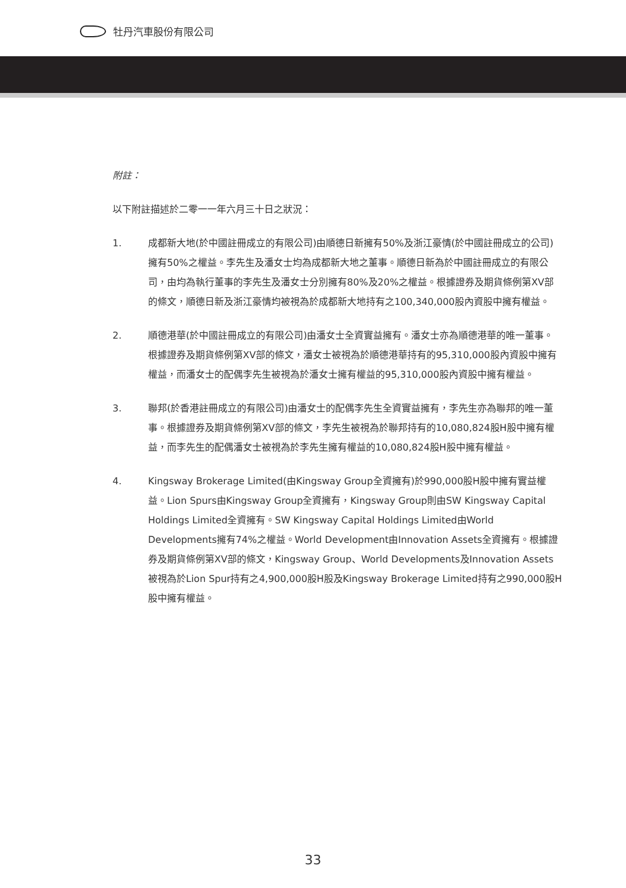牡丹汽車股份有限公司
附註：
以下附註描述於二零一一年六月三十日之狀況：
1. 成都新大地(於中國註冊成立的有限公司)由順德日新擁有50%及浙江豪情(於中國註冊成立的公司)擁有50%之權益。李先生及潘女士均為成都新大地之董事。順德日新為於中國註冊成立的有限公司，由均為執行董事的李先生及潘女士分別擁有80%及20%之權益。根據證券及期貨條例第XV部的條文，順德日新及浙江豪情均被視為於成都新大地持有之100,340,000股內資股中擁有權益。
2. 順德港華(於中國註冊成立的有限公司)由潘女士全資實益擁有。潘女士亦為順德港華的唯一董事。根據證券及期貨條例第XV部的條文，潘女士被視為於順德港華持有的95,310,000股內資股中擁有權益，而潘女士的配偶李先生被視為於潘女士擁有權益的95,310,000股內資股中擁有權益。
3. 聯邦(於香港註冊成立的有限公司)由潘女士的配偶李先生全資實益擁有，李先生亦為聯邦的唯一董事。根據證券及期貨條例第XV部的條文，李先生被視為於聯邦持有的10,080,824股H股中擁有權益，而李先生的配偶潘女士被視為於李先生擁有權益的10,080,824股H股中擁有權益。
4. Kingsway Brokerage Limited(由Kingsway Group全資擁有)於990,000股H股中擁有實益權益。Lion Spurs由Kingsway Group全資擁有，Kingsway Group則由SW Kingsway Capital Holdings Limited全資擁有。SW Kingsway Capital Holdings Limited由World Developments擁有74%之權益。World Development由Innovation Assets全資擁有。根據證券及期貨條例第XV部的條文，Kingsway Group、World Developments及Innovation Assets被視為於Lion Spur持有之4,900,000股H股及Kingsway Brokerage Limited持有之990,000股H股中擁有權益。
33